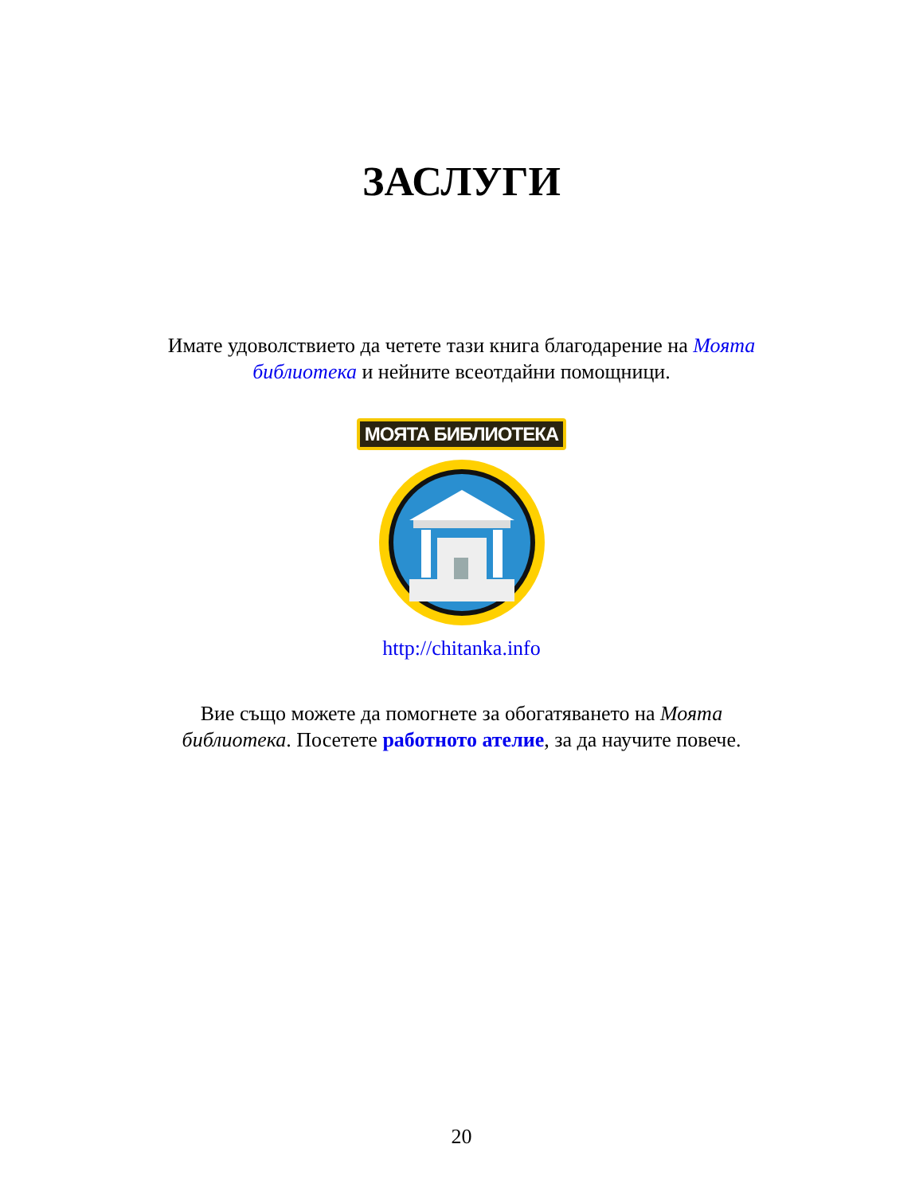ЗАСЛУГИ
Имате удоволствието да четете тази книга благодарение на Моята библиотека и нейните всеотдайни помощници.
МОЯТА БИБЛИОТЕКА
http://chitanka.info
Вие също можете да помогнете за обогатяването на Моята библиотека. Посетете работното ателие, за да научите повече.
20